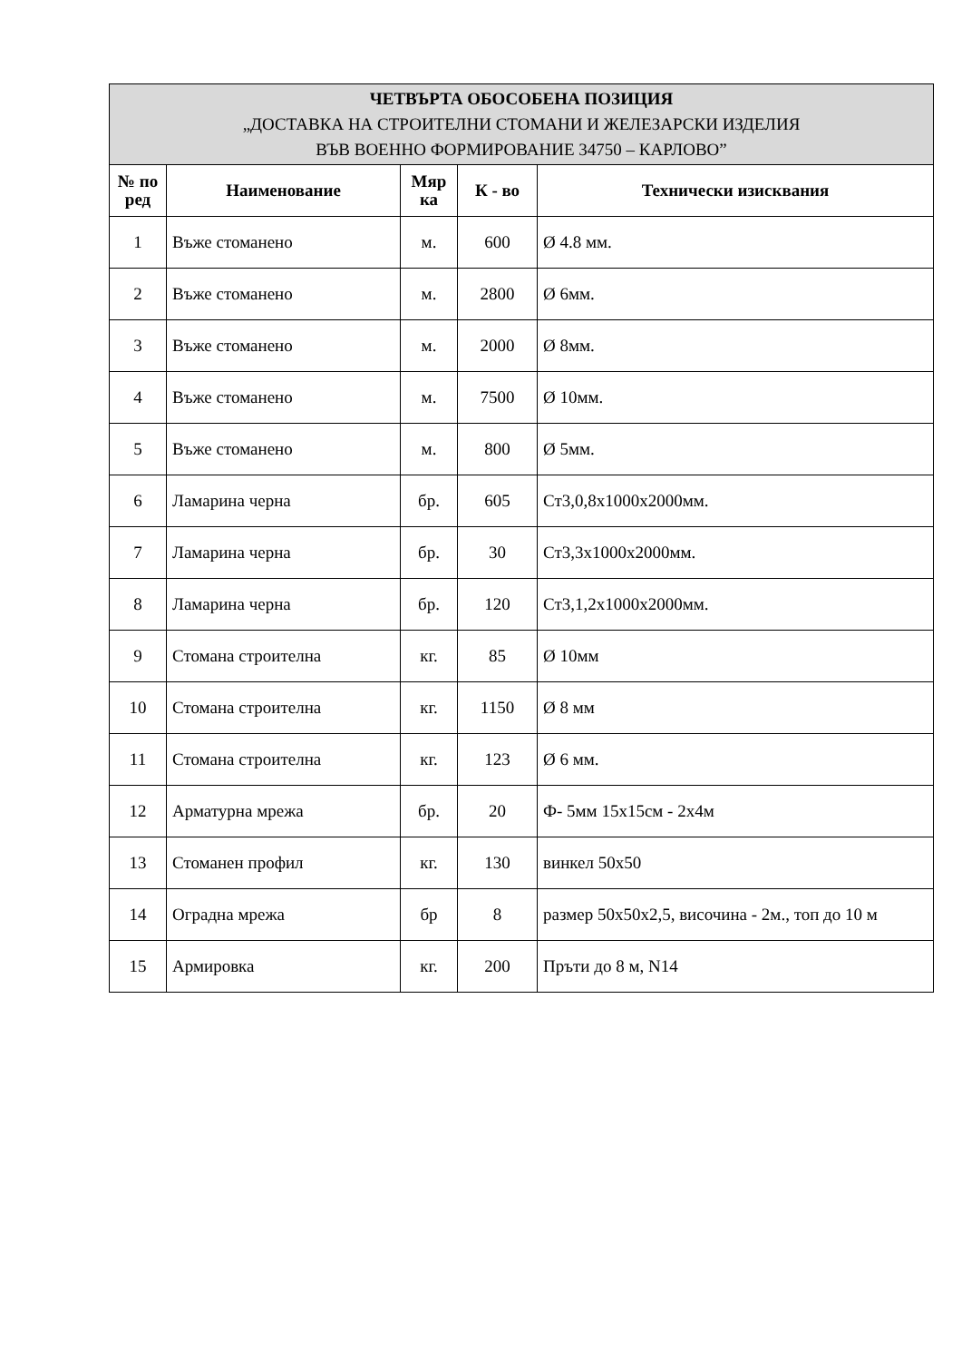| ЧЕТВЪРТА ОБОСОБЕНА ПОЗИЦИЯ „ДОСТАВКА НА СТРОИТЕЛНИ СТОМАНИ И ЖЕЛЕЗАРСКИ ИЗДЕЛИЯ ВЪВ ВОЕННО ФОРМИРОВАНИЕ 34750 – КАРЛОВО” | | | | |
| --- | --- | --- | --- | --- |
| № по ред | Наименование | Мяр ка | К - во | Технически изисквания |
| 1 | Въже стоманено | м. | 600 | Ø 4.8 мм. |
| 2 | Въже стоманено | м. | 2800 | Ø 6мм. |
| 3 | Въже стоманено | м. | 2000 | Ø 8мм. |
| 4 | Въже стоманено | м. | 7500 | Ø 10мм. |
| 5 | Въже стоманено | м. | 800 | Ø 5мм. |
| 6 | Ламарина черна | бр. | 605 | Ст3,0,8х1000х2000мм. |
| 7 | Ламарина черна | бр. | 30 | Ст3,3х1000х2000мм. |
| 8 | Ламарина черна | бр. | 120 | Ст3,1,2х1000х2000мм. |
| 9 | Стомана строителна | кг. | 85 | Ø 10мм |
| 10 | Стомана строителна | кг. | 1150 | Ø 8 мм |
| 11 | Стомана строителна | кг. | 123 | Ø 6 мм. |
| 12 | Арматурна мрежа | бр. | 20 | Ф- 5мм 15х15см - 2х4м |
| 13 | Стоманен профил | кг. | 130 | винкел 50х50 |
| 14 | Оградна мрежа | бр | 8 | размер 50х50х2,5, височина - 2м., топ до 10 м |
| 15 | Армировка | кг. | 200 | Пръти до 8 м, N14 |